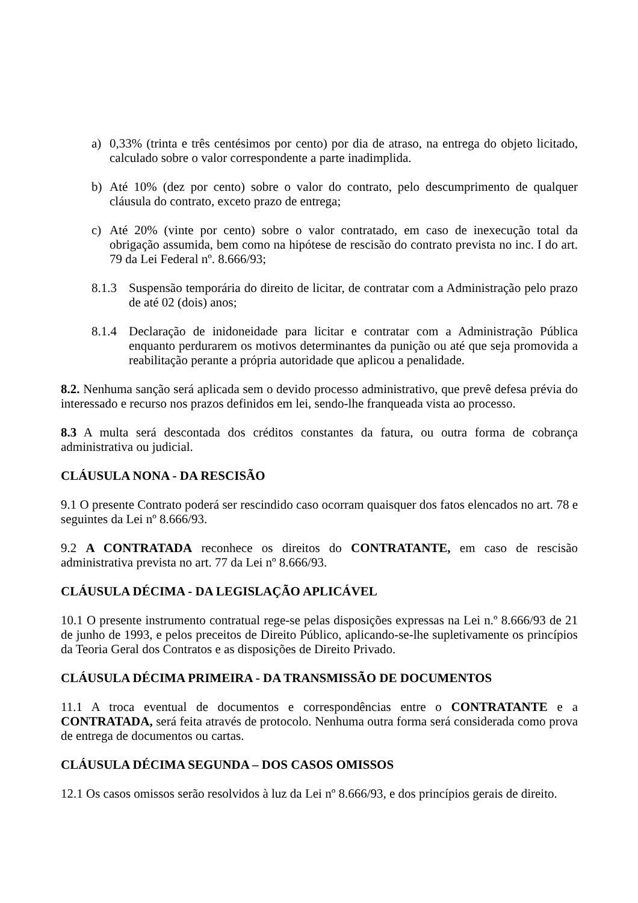a) 0,33% (trinta e três centésimos por cento) por dia de atraso, na entrega do objeto licitado, calculado sobre o valor correspondente a parte inadimplida.
b) Até 10% (dez por cento) sobre o valor do contrato, pelo descumprimento de qualquer cláusula do contrato, exceto prazo de entrega;
c) Até 20% (vinte por cento) sobre o valor contratado, em caso de inexecução total da obrigação assumida, bem como na hipótese de rescisão do contrato prevista no inc. I do art. 79 da Lei Federal nº. 8.666/93;
8.1.3 Suspensão temporária do direito de licitar, de contratar com a Administração pelo prazo de até 02 (dois) anos;
8.1.4 Declaração de inidoneidade para licitar e contratar com a Administração Pública enquanto perdurarem os motivos determinantes da punição ou até que seja promovida a reabilitação perante a própria autoridade que aplicou a penalidade.
8.2. Nenhuma sanção será aplicada sem o devido processo administrativo, que prevê defesa prévia do interessado e recurso nos prazos definidos em lei, sendo-lhe franqueada vista ao processo.
8.3 A multa será descontada dos créditos constantes da fatura, ou outra forma de cobrança administrativa ou judicial.
CLÁUSULA NONA - DA RESCISÃO
9.1 O presente Contrato poderá ser rescindido caso ocorram quaisquer dos fatos elencados no art. 78 e seguintes da Lei nº 8.666/93.
9.2 A CONTRATADA reconhece os direitos do CONTRATANTE, em caso de rescisão administrativa prevista no art. 77 da Lei nº 8.666/93.
CLÁUSULA DÉCIMA - DA LEGISLAÇÃO APLICÁVEL
10.1 O presente instrumento contratual rege-se pelas disposições expressas na Lei n.º 8.666/93 de 21 de junho de 1993, e pelos preceitos de Direito Público, aplicando-se-lhe supletivamente os princípios da Teoria Geral dos Contratos e as disposições de Direito Privado.
CLÁUSULA DÉCIMA PRIMEIRA - DA TRANSMISSÃO DE DOCUMENTOS
11.1 A troca eventual de documentos e correspondências entre o CONTRATANTE e a CONTRATADA, será feita através de protocolo. Nenhuma outra forma será considerada como prova de entrega de documentos ou cartas.
CLÁUSULA DÉCIMA SEGUNDA – DOS CASOS OMISSOS
12.1 Os casos omissos serão resolvidos à luz da Lei nº 8.666/93, e dos princípios gerais de direito.